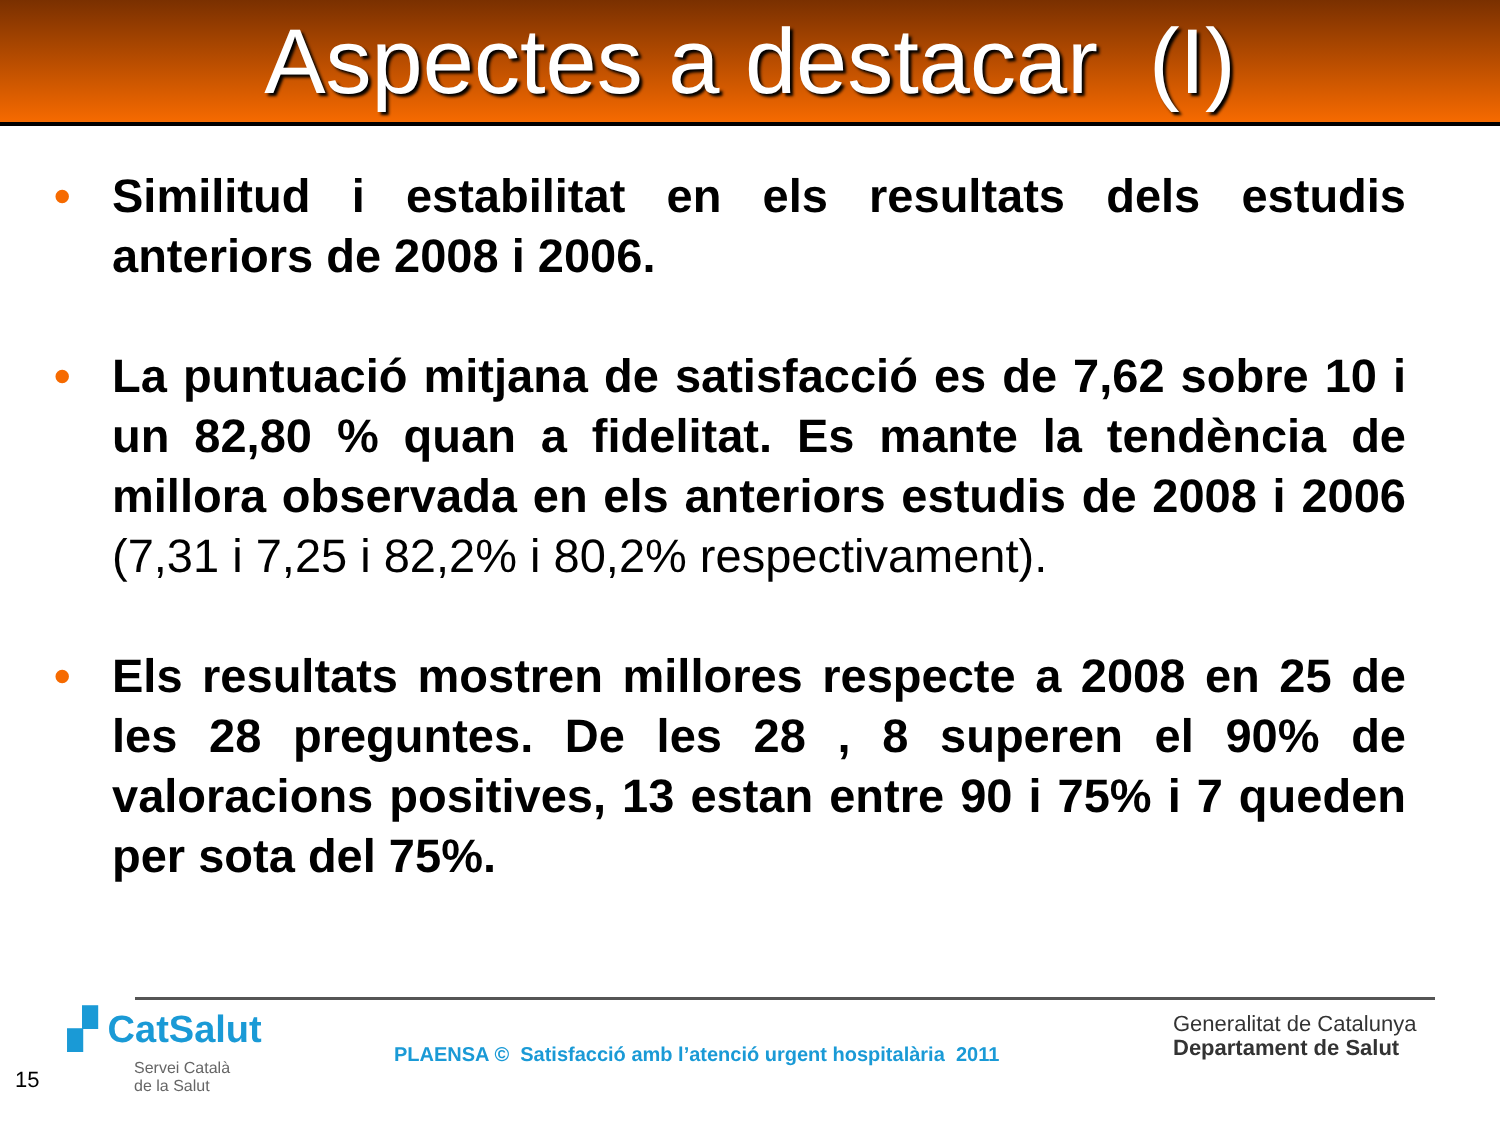Aspectes a destacar (I)
• Similitud i estabilitat en els resultats dels estudis anteriors de 2008 i 2006.
• La puntuació mitjana de satisfacció es de 7,62 sobre 10 i un 82,80 % quan a fidelitat. Es mante la tendència de millora observada en els anteriors estudis de 2008 i 2006 (7,31 i 7,25 i 82,2% i 80,2% respectivament).
• Els resultats mostren millores respecte a 2008 en 25 de les 28 preguntes. De les 28 , 8 superen el 90% de valoracions positives, 13 estan entre 90 i 75% i 7 queden per sota del 75%.
▞ CatSalut
Servei Català
de la Salut
PLAENSA © Satisfacció amb l’atenció urgent hospitalària 2011
Generalitat de Catalunya
Departament de Salut
15